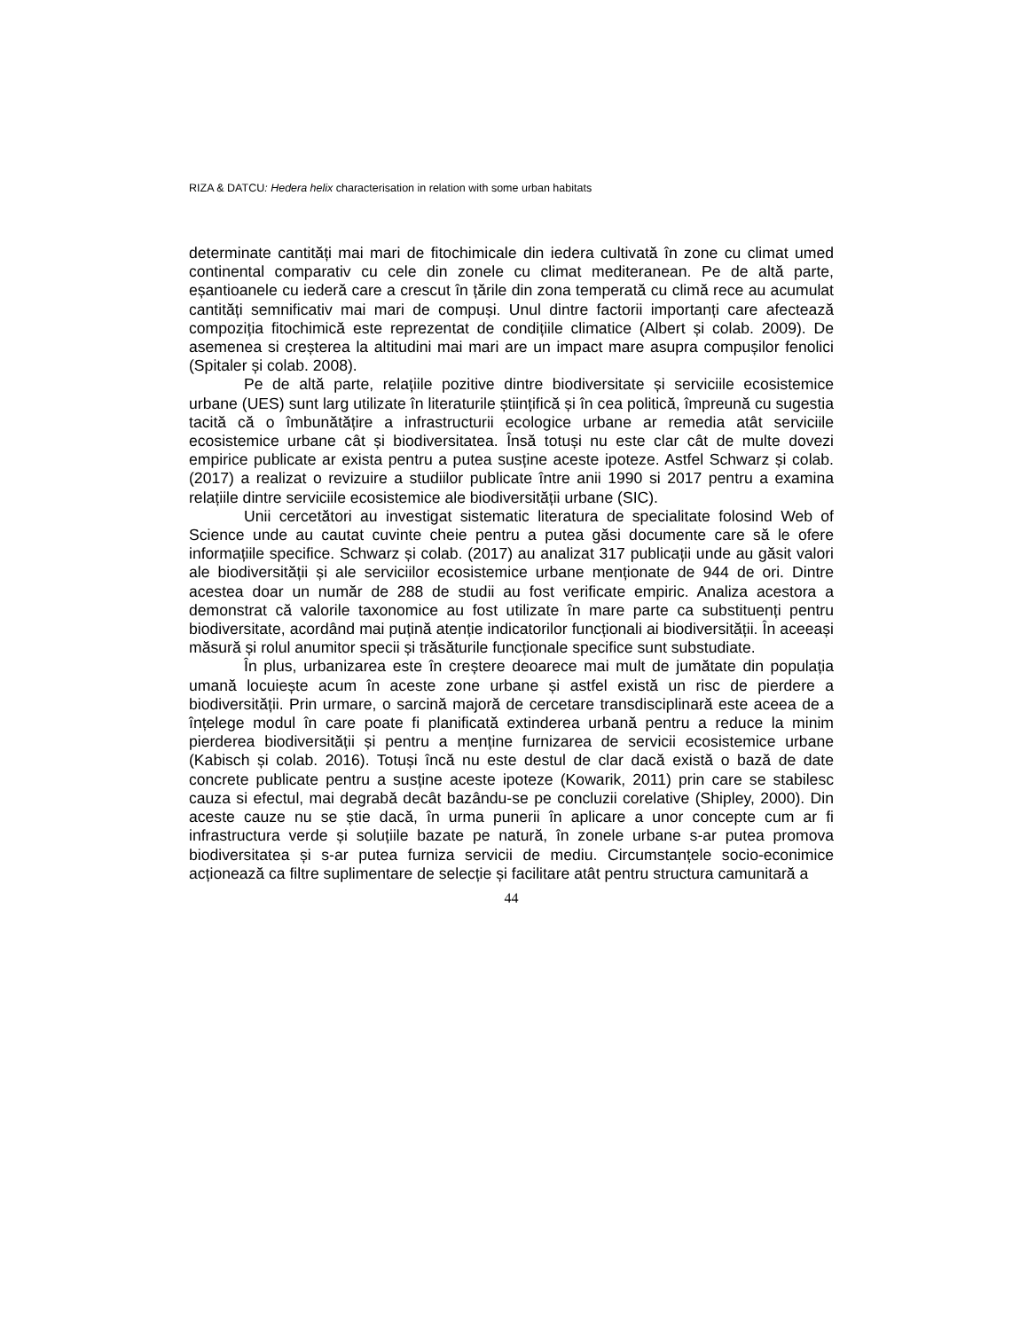RIZA & DATCU: Hedera helix characterisation in relation with some urban habitats
determinate cantități mai mari de fitochimicale din iedera cultivată în zone cu climat umed continental comparativ cu cele din zonele cu climat mediteranean. Pe de altă parte, eșantioanele cu iederă care a crescut în țările din zona temperată cu climă rece au acumulat cantități semnificativ mai mari de compuși. Unul dintre factorii importanți care afectează compoziția fitochimică este reprezentat de condițiile climatice (Albert și colab. 2009). De asemenea si creșterea la altitudini mai mari are un impact mare asupra compușilor fenolici (Spitaler și colab. 2008).
Pe de altă parte, relațiile pozitive dintre biodiversitate și serviciile ecosistemice urbane (UES) sunt larg utilizate în literaturile științifică și în cea politică, împreună cu sugestia tacită că o îmbunătățire a infrastructurii ecologice urbane ar remedia atât serviciile ecosistemice urbane cât și biodiversitatea. Însă totuși nu este clar cât de multe dovezi empirice publicate ar exista pentru a putea susține aceste ipoteze. Astfel Schwarz și colab. (2017) a realizat o revizuire a studiilor publicate între anii 1990 si 2017 pentru a examina relațiile dintre serviciile ecosistemice ale biodiversității urbane (SIC).
Unii cercetători au investigat sistematic literatura de specialitate folosind Web of Science unde au cautat cuvinte cheie pentru a putea găsi documente care să le ofere informațiile specifice. Schwarz și colab. (2017) au analizat 317 publicații unde au găsit valori ale biodiversității și ale serviciilor ecosistemice urbane menționate de 944 de ori. Dintre acestea doar un număr de 288 de studii au fost verificate empiric. Analiza acestora a demonstrat că valorile taxonomice au fost utilizate în mare parte ca substituenți pentru biodiversitate, acordând mai puțină atenție indicatorilor funcționali ai biodiversității. În aceeași măsură și rolul anumitor specii și trăsăturile funcționale specifice sunt substudiate.
În plus, urbanizarea este în creștere deoarece mai mult de jumătate din populația umană locuiește acum în aceste zone urbane și astfel există un risc de pierdere a biodiversității. Prin urmare, o sarcină majoră de cercetare transdisciplinară este aceea de a înțelege modul în care poate fi planificată extinderea urbană pentru a reduce la minim pierderea biodiversității și pentru a menține furnizarea de servicii ecosistemice urbane (Kabisch și colab. 2016). Totuși încă nu este destul de clar dacă există o bază de date concrete publicate pentru a susține aceste ipoteze (Kowarik, 2011) prin care se stabilesc cauza si efectul, mai degrabă decât bazându-se pe concluzii corelative (Shipley, 2000). Din aceste cauze nu se știe dacă, în urma punerii în aplicare a unor concepte cum ar fi infrastructura verde și soluțiile bazate pe natură, în zonele urbane s-ar putea promova biodiversitatea și s-ar putea furniza servicii de mediu. Circumstanțele socio-econimice acționează ca filtre suplimentare de selecție și facilitare atât pentru structura camunitară a
44